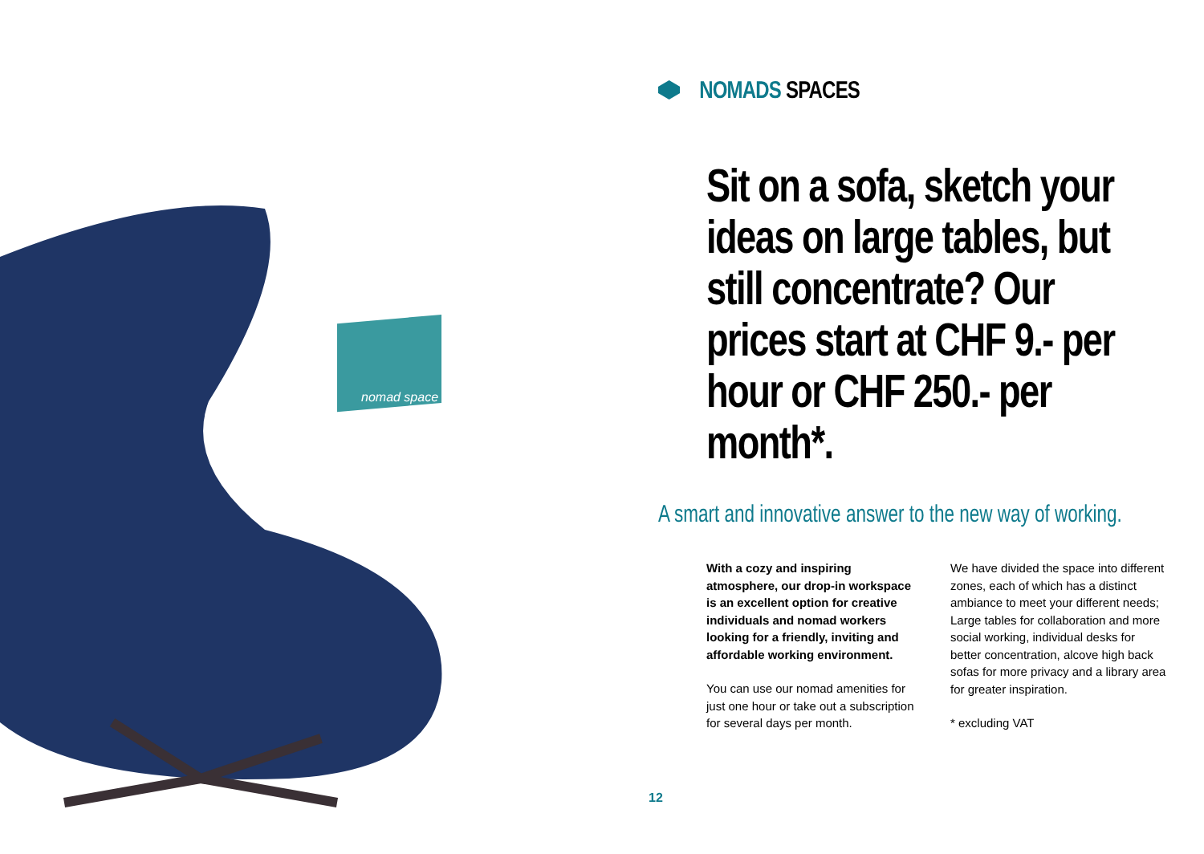nomad space
NOMADS SPACES
Sit on a sofa, sketch your ideas on large tables, but still concentrate? Our prices start at CHF 9.- per hour or CHF 250.- per month*.
A smart and innovative answer to the new way of working.
With a cozy and inspiring atmosphere, our drop-in workspace is an excellent option for creative individuals and nomad workers looking for a friendly, inviting and affordable working environment.
You can use our nomad amenities for just one hour or take out a subscription for several days per month.
We have divided the space into different zones, each of which has a distinct ambiance to meet your different needs; Large tables for collaboration and more social working, individual desks for better concentration, alcove high back sofas for more privacy and a library area for greater inspiration.
* excluding VAT
12